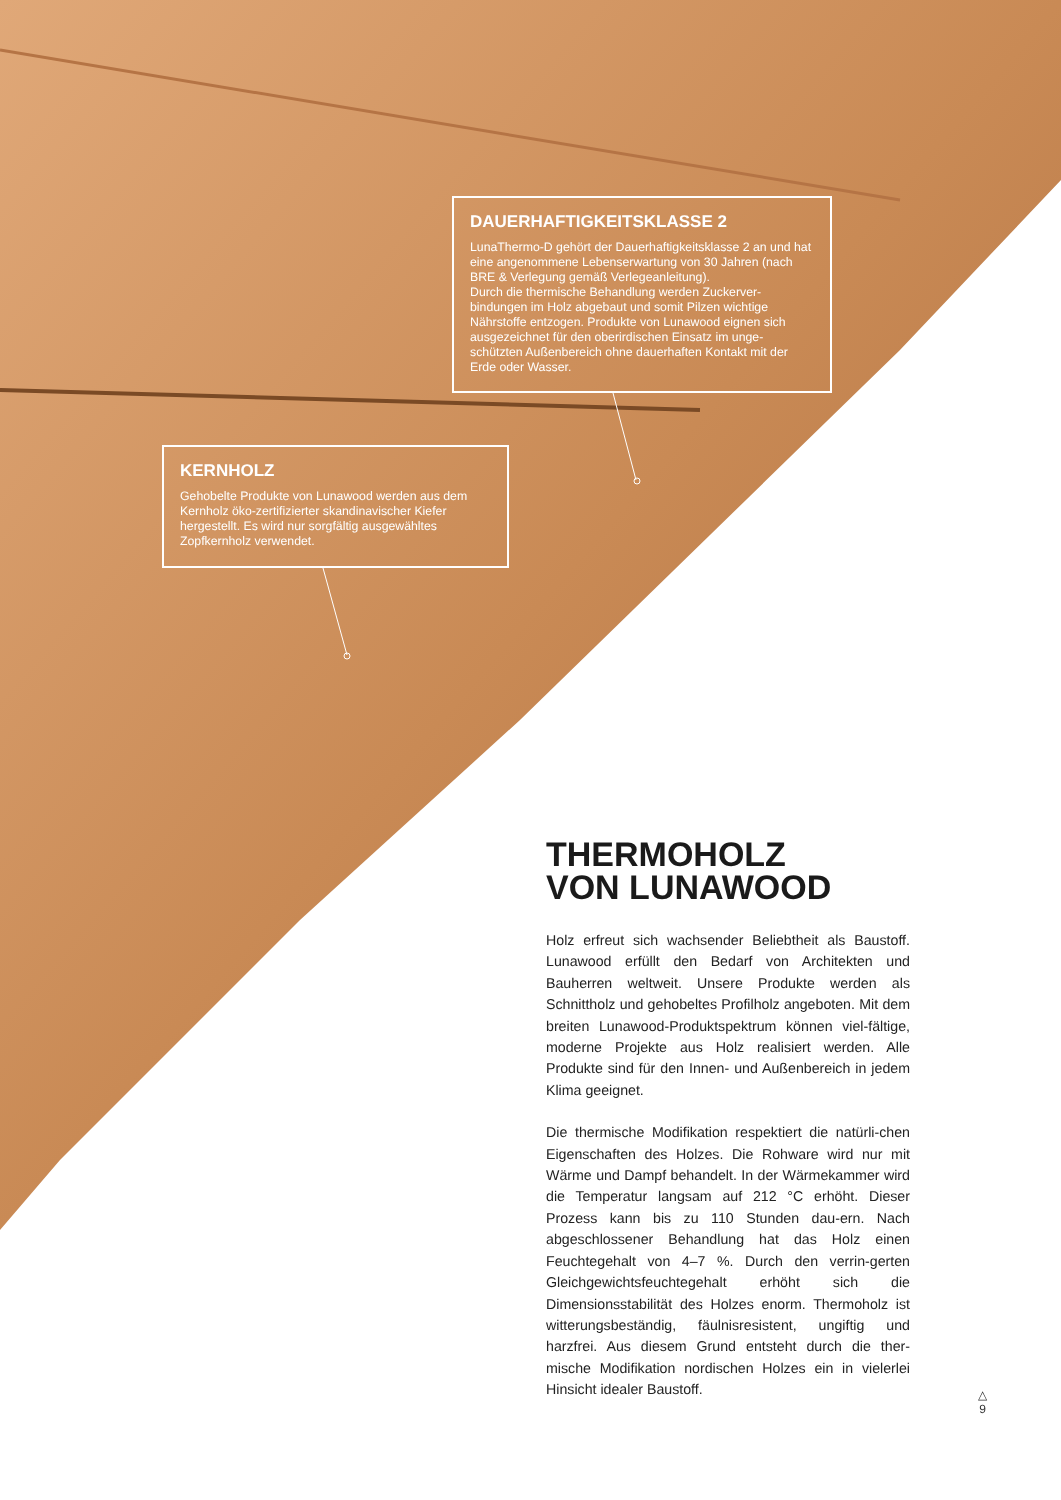DAUERHAFTIGKEITSKLASSE 2
LunaThermo-D gehört der Dauerhaftigkeitsklasse 2 an und hat eine angenommene Lebenserwartung von 30 Jahren (nach BRE & Verlegung gemäß Verlegeanleitung).
Durch die thermische Behandlung werden Zuckerver-bindungen im Holz abgebaut und somit Pilzen wichtige Nährstoffe entzogen. Produkte von Lunawood eignen sich ausgezeichnet für den oberirdischen Einsatz im unge-schützten Außenbereich ohne dauerhaften Kontakt mit der Erde oder Wasser.
KERNHOLZ
Gehobelte Produkte von Lunawood werden aus dem Kernholz öko-zertifizierter skandinavischer Kiefer hergestellt. Es wird nur sorgfältig ausgewähltes Zopfkernholz verwendet.
THERMOHOLZ
VON LUNAWOOD
Holz erfreut sich wachsender Beliebtheit als Baustoff. Lunawood erfüllt den Bedarf von Architekten und Bauherren weltweit. Unsere Produkte werden als Schnittholz und gehobeltes Profilholz angeboten. Mit dem breiten Lunawood-Produktspektrum können viel-fältige, moderne Projekte aus Holz realisiert werden. Alle Produkte sind für den Innen- und Außenbereich in jedem Klima geeignet.
Die thermische Modifikation respektiert die natürli-chen Eigenschaften des Holzes. Die Rohware wird nur mit Wärme und Dampf behandelt. In der Wärmekammer wird die Temperatur langsam auf 212 °C erhöht. Dieser Prozess kann bis zu 110 Stunden dau-ern. Nach abgeschlossener Behandlung hat das Holz einen Feuchtegehalt von 4–7 %. Durch den verrin-gerten Gleichgewichtsfeuchtegehalt erhöht sich die Dimensionsstabilität des Holzes enorm. Thermoholz ist witterungsbeständig, fäulnisresistent, ungiftig und harzfrei. Aus diesem Grund entsteht durch die ther-mische Modifikation nordischen Holzes ein in vielerlei Hinsicht idealer Baustoff.
△
9